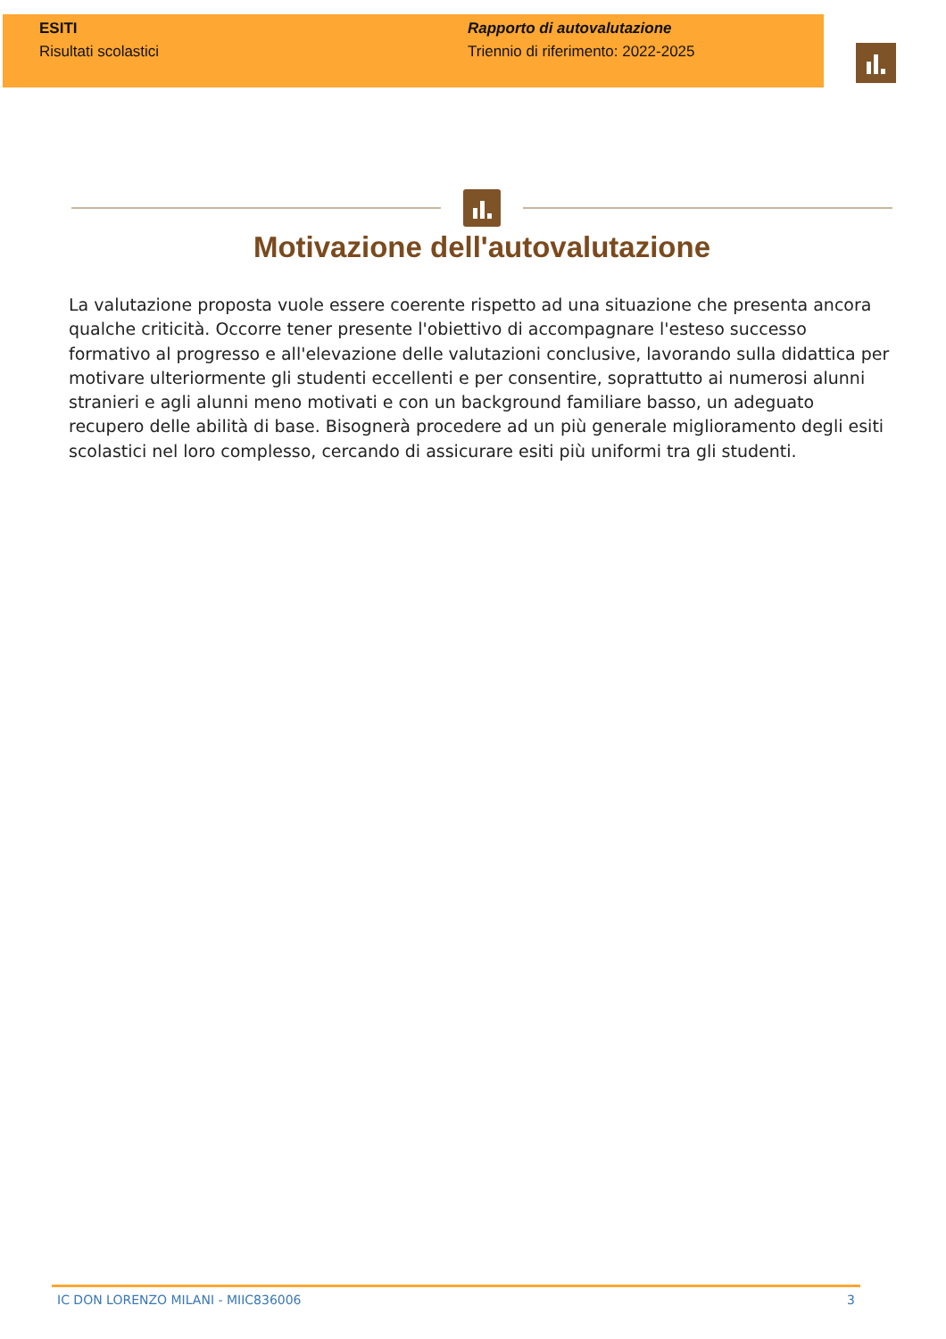ESITI
Risultati scolastici
Rapporto di autovalutazione
Triennio di riferimento: 2022-2025
Motivazione dell'autovalutazione
La valutazione proposta vuole essere coerente rispetto ad una situazione che presenta ancora qualche criticità. Occorre tener presente l'obiettivo di accompagnare l'esteso successo formativo al progresso e all'elevazione delle valutazioni conclusive, lavorando sulla didattica per motivare ulteriormente gli studenti eccellenti e per consentire, soprattutto ai numerosi alunni stranieri e agli alunni meno motivati e con un background familiare basso, un adeguato recupero delle abilità di base. Bisognerà procedere ad un più generale miglioramento degli esiti scolastici nel loro complesso, cercando di assicurare esiti più uniformi tra gli studenti.
IC DON LORENZO MILANI - MIIC836006 3